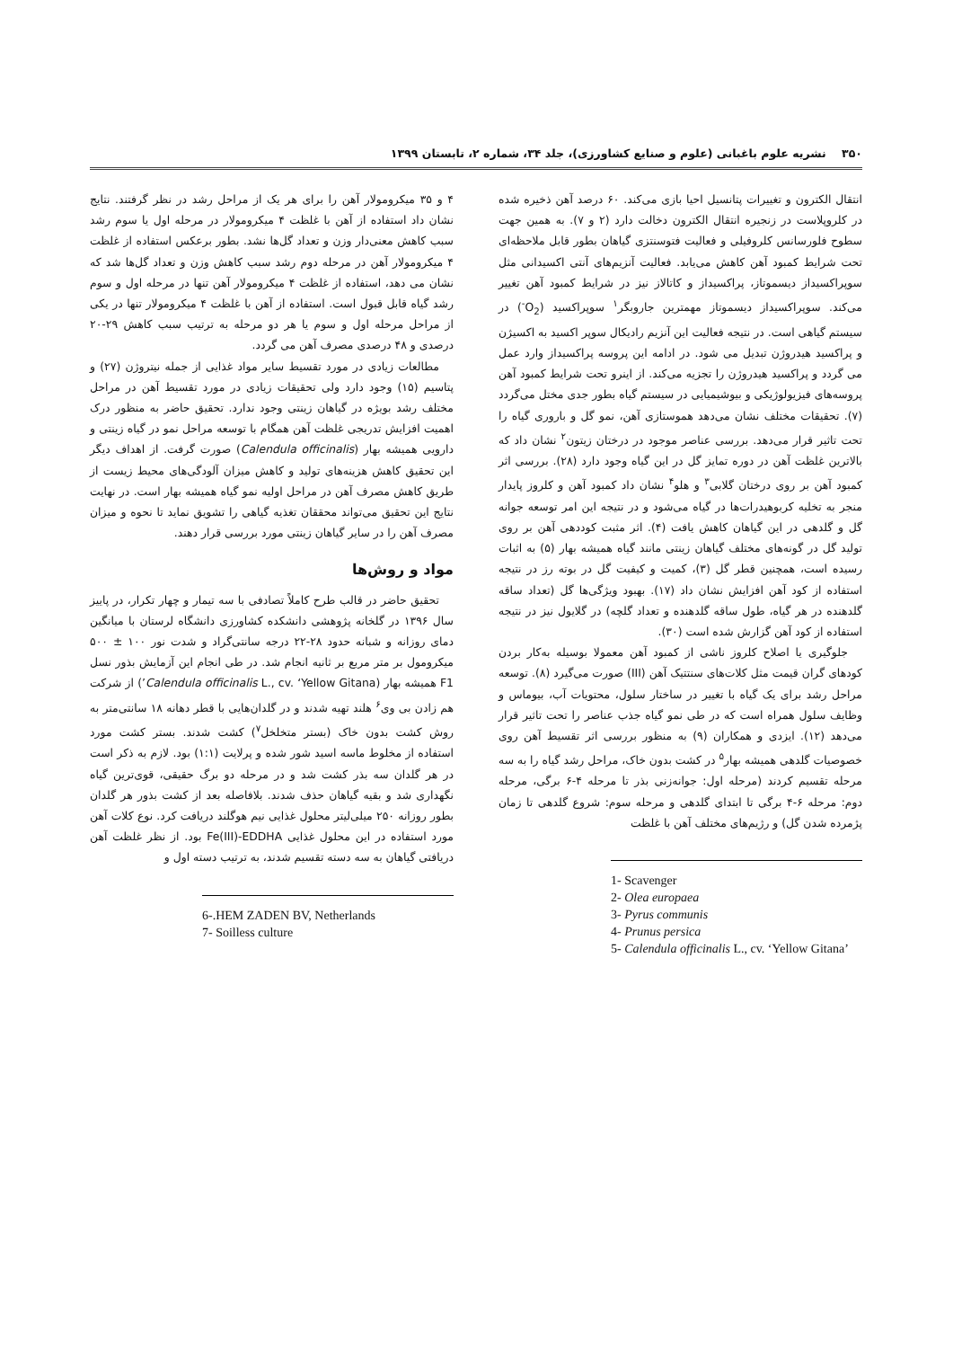۳۵۰ نشریه علوم باغبانی (علوم و صنایع کشاورزی)، جلد ۳۴، شماره ۲، تابستان ۱۳۹۹
انتقال الکترون و تغییرات پتانسیل احیا بازی می‌کند. ۶۰ درصد آهن ذخیره شده در کلروپلاست در زنجیره انتقال الکترون دخالت دارد (۲ و ۷). به همین جهت سطوح فلورسانس کلروفیلی و فعالیت فتوسنتزی گیاهان بطور قابل ملاحظه‌ای تحت شرایط کمبود آهن کاهش می‌یابد. فعالیت آنزیم‌های آنتی اکسیدانی مثل سوپراکسیداز دیسموتاز، پراکسیداز و کاتالاز نیز در شرایط کمبود آهن تغییر می‌کند. سوپراکسیداز دیسموتاز مهمترین جاروبگر<sup>۱</sup> سوپراکسید (O<sub>2</sub><sup>-</sup>) در سیستم گیاهی است. در نتیجه فعالیت این آنزیم رادیکال سوپر اکسید به اکسیژن و پراکسید هیدروژن تبدیل می شود. در ادامه این پروسه پراکسیداز وارد عمل می گردد و پراکسید هیدروژن را تجزیه می‌کند. از اینرو تحت شرایط کمبود آهن پروسه‌های فیزیولوژیکی و بیوشیمیایی در سیستم گیاه بطور جدی مختل می‌گردد (۷). تحقیقات مختلف نشان می‌دهد هموستازی آهن، نمو گل و باروری گیاه را تحت تاثیر قرار می‌دهد. بررسی عناصر موجود در درختان زیتون<sup>۲</sup> نشان داد که بالاترین غلظت آهن در دوره تمایز گل در این گیاه وجود دارد (۲۸). بررسی اثر کمبود آهن بر روی درختان گلابی<sup>۳</sup> و هلو<sup>۴</sup> نشان داد کمبود آهن و کلروز پایدار منجر به تخلیه کربوهیدرات‌ها در گیاه می‌شود و در نتیجه این امر توسعه جوانه گل و گلدهی در این گیاهان کاهش یافت (۴). اثر مثبت کوددهی آهن بر روی تولید گل در گونه‌های مختلف گیاهان زینتی مانند گیاه همیشه بهار (۵) به اثبات رسیده است، همچنین قطر گل (۳)، کمیت و کیفیت گل در بوته رز در نتیجه استفاده از کود آهن افزایش نشان داد (۱۷). بهبود ویژگی‌ها گل (تعداد ساقه گلدهنده در هر گیاه، طول ساقه گلدهنده و تعداد گلچه) در گلایول نیز در نتیجه استفاده از کود آهن گزارش شده است (۳۰).
جلوگیری یا اصلاح کلروز ناشی از کمبود آهن معمولا بوسیله به‌کار بردن کودهای گران قیمت مثل کلات‌های سنتتیک آهن (III) صورت می‌گیرد (۸). توسعه مراحل رشد برای یک گیاه با تغییر در ساختار سلول، محتویات آب، بیوماس و وظایف سلول همراه است که در طی نمو گیاه جذب عناصر را تحت تاثیر قرار می‌دهد (۱۲). ایزدی و همکاران (۹) به منظور بررسی اثر تقسیط آهن روی خصوصیات گلدهی همیشه بهار<sup>۵</sup> در کشت بدون خاک، مراحل رشد گیاه را به سه مرحله تقسیم کردند (مرحله اول: جوانه‌زنی بذر تا مرحله ۴-۶ برگی، مرحله دوم: مرحله ۶-۴ برگی تا ابتدای گلدهی و مرحله سوم: شروع گلدهی تا زمان پژمرده شدن گل) و رژیم‌های مختلف آهن با غلظت
1- Scavenger
2- Olea europaea
3- Pyrus communis
4- Prunus persica
5- Calendula officinalis L., cv. ‘Yellow Gitana’
۴ و ۳۵ میکرومولار آهن را برای هر یک از مراحل رشد در نظر گرفتند. نتایج نشان داد استفاده از آهن با غلظت ۴ میکرومولار در مرحله اول یا سوم رشد سبب کاهش معنی‌دار وزن و تعداد گل‌ها نشد. بطور برعکس استفاده از غلظت ۴ میکرومولار آهن در مرحله دوم رشد سبب کاهش وزن و تعداد گل‌ها شد که نشان می دهد، استفاده از غلظت ۴ میکرومولار آهن تنها در مرحله اول و سوم رشد گیاه قابل قبول است. استفاده از آهن با غلظت ۴ میکرومولار تنها در یکی از مراحل مرحله اول و سوم یا هر دو مرحله به ترتیب سبب کاهش ۲۹-۲۰ درصدی و ۴۸ درصدی مصرف آهن می گردد.
مطالعات زیادی در مورد تقسیط سایر مواد غذایی از جمله نیتروژن (۲۷) و پتاسیم (۱۵) وجود دارد ولی تحقیقات زیادی در مورد تقسیط آهن در مراحل مختلف رشد بویژه در گیاهان زینتی وجود ندارد. تحقیق حاضر به منظور درک اهمیت افزایش تدریجی غلظت آهن همگام با توسعه مراحل نمو در گیاه زینتی و دارویی همیشه بهار (Calendula officinalis) صورت گرفت. از اهداف دیگر این تحقیق کاهش هزینه‌های تولید و کاهش میزان آلودگی‌های محیط زیست از طریق کاهش مصرف آهن در مراحل اولیه نمو گیاه همیشه بهار است. در نهایت نتایج این تحقیق می‌تواند محققان تغذیه گیاهی را تشویق نماید تا نحوه و میزان مصرف آهن را در سایر گیاهان زینتی مورد بررسی قرار دهند.
مواد و روش‌ها
تحقیق حاضر در قالب طرح کاملاً تصادفی با سه تیمار و چهار تکرار، در پاییز سال ۱۳۹۶ در گلخانه پژوهشی دانشکده کشاورزی دانشگاه لرستان با میانگین دمای روزانه و شبانه حدود ۲۸-۲۲ درجه سانتی‌گراد و شدت نور ۱۰۰ ± ۵۰۰ میکرومول بر متر مربع بر ثانیه انجام شد. در طی انجام این آزمایش بذور نسل F1 همیشه بهار (Calendula officinalis L., cv. ‘Yellow Gitana’) از شرکت هم زادن بی وی<sup>۶</sup> هلند تهیه شدند و در گلدان‌هایی با قطر دهانه ۱۸ سانتی‌متر به روش کشت بدون خاک (بستر متخلخل<sup>۷</sup>) کشت شدند. بستر کشت مورد استفاده از مخلوط ماسه اسید شور شده و پرلایت (۱:۱) بود. لازم به ذکر است در هر گلدان سه بذر کشت شد و در مرحله دو برگ حقیقی، قوی‌ترین گیاه نگهداری شد و بقیه گیاهان حذف شدند. بلافاصله بعد از کشت بذور هر گلدان بطور روزانه ۲۵۰ میلی‌لیتر محلول غذایی نیم هوگلند دریافت کرد. نوع کلات آهن مورد استفاده در این محلول غذایی Fe(III)-EDDHA بود. از نظر غلظت آهن دریافتی گیاهان به سه دسته تقسیم شدند، به ترتیب دسته اول و
6-.HEM ZADEN BV, Netherlands
7- Soilless culture